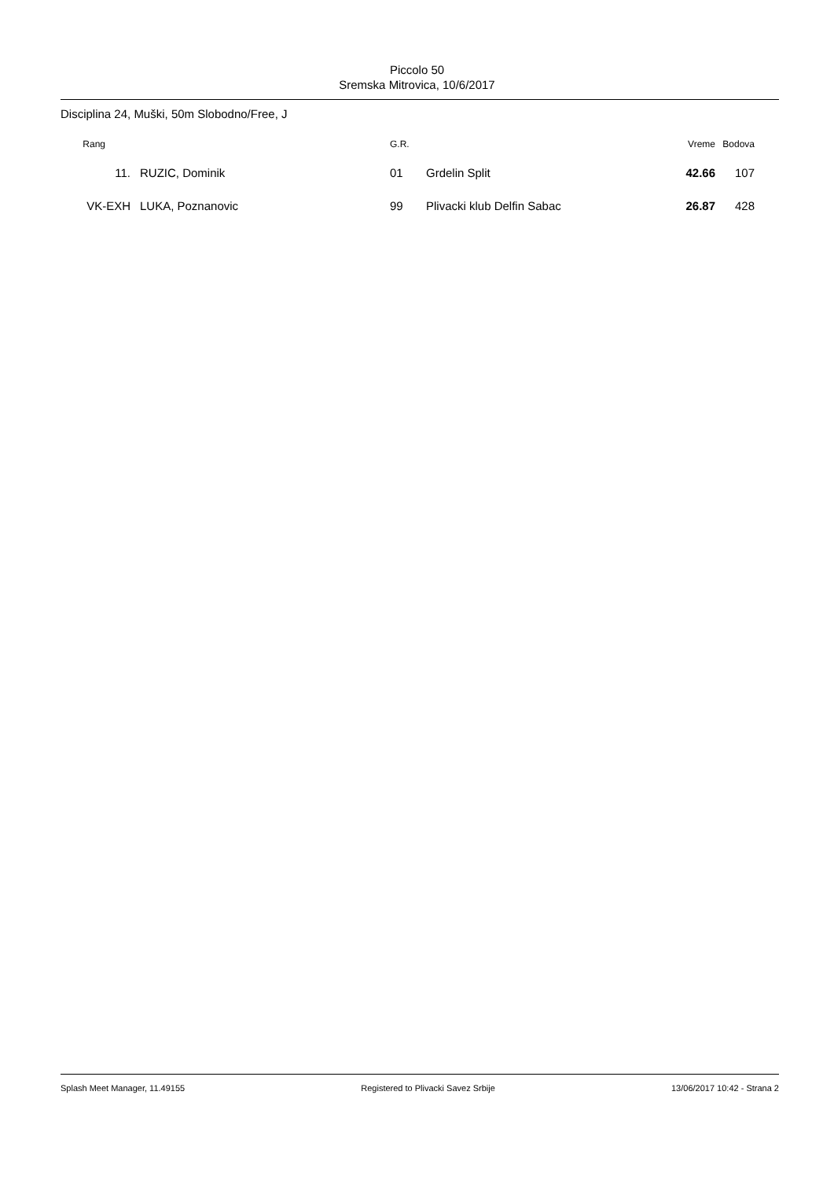Piccolo 50
Sremska Mitrovica, 10/6/2017
Disciplina 24, Muški, 50m Slobodno/Free, J
| Rang | | G.R. | | Vreme | Bodova |
| --- | --- | --- | --- | --- | --- |
| 11. | RUZIC, Dominik | 01 | Grdelin Split | 42.66 | 107 |
| VK-EXH | LUKA, Poznanovic | 99 | Plivacki klub Delfin Sabac | 26.87 | 428 |
Splash Meet Manager, 11.49155 Registered to Plivacki Savez Srbije 13/06/2017 10:42 - Strana 2